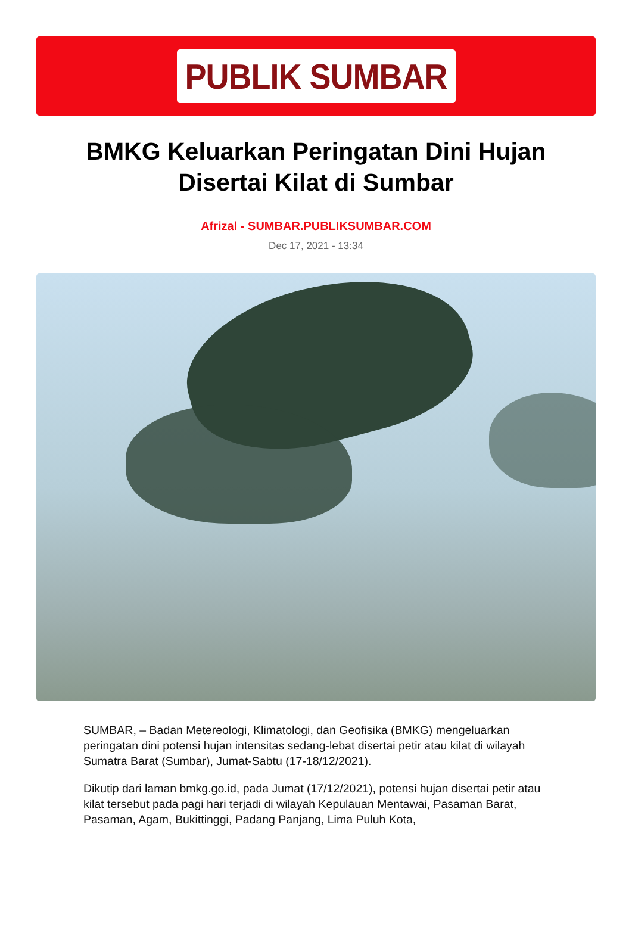PUBLIK SUMBAR
BMKG Keluarkan Peringatan Dini Hujan Disertai Kilat di Sumbar
Afrizal - SUMBAR.PUBLIKSUMBAR.COM
Dec 17, 2021 - 13:34
SUMBAR, – Badan Metereologi, Klimatologi, dan Geofisika (BMKG) mengeluarkan peringatan dini potensi hujan intensitas sedang-lebat disertai petir atau kilat di wilayah Sumatra Barat (Sumbar), Jumat-Sabtu (17-18/12/2021).
Dikutip dari laman bmkg.go.id, pada Jumat (17/12/2021), potensi hujan disertai petir atau kilat tersebut pada pagi hari terjadi di wilayah Kepulauan Mentawai, Pasaman Barat, Pasaman, Agam, Bukittinggi, Padang Panjang, Lima Puluh Kota,